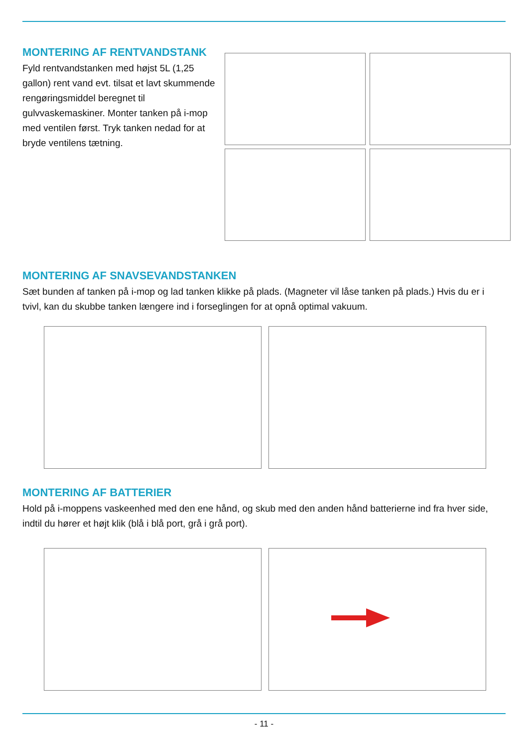MONTERING AF RENTVANDSTANK
Fyld rentvandstanken med højst 5L (1,25 gallon) rent vand evt. tilsat et lavt skummende rengøringsmiddel beregnet til gulvvaskemaskiner. Monter tanken på i-mop med ventilen først. Tryk tanken nedad for at bryde ventilens tætning.
MONTERING AF SNAVSEVANDSTANKEN
Sæt bunden af tanken på i-mop og lad tanken klikke på plads. (Magneter vil låse tanken på plads.) Hvis du er i tvivl, kan du skubbe tanken længere ind i forseglingen for at opnå optimal vakuum.
MONTERING AF BATTERIER
Hold på i-moppens vaskeenhed med den ene hånd, og skub med den anden hånd batterierne ind fra hver side, indtil du hører et højt klik (blå i blå port, grå i grå port).
- 11 -